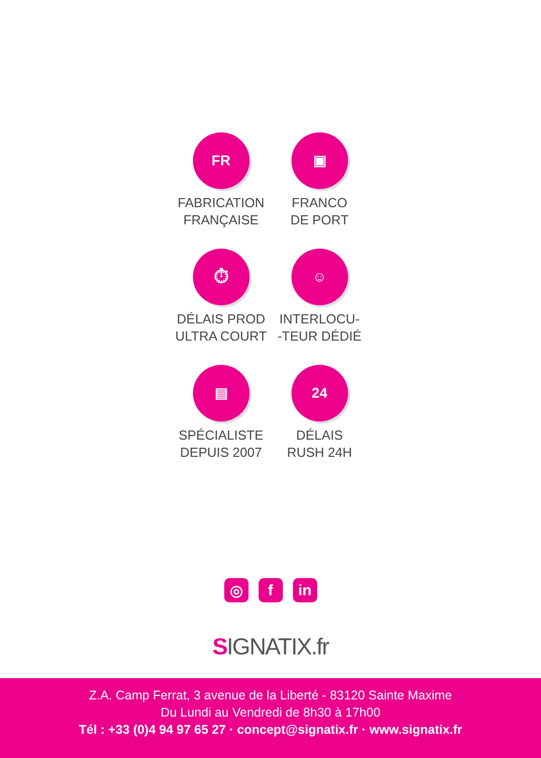FR
FABRICATION
FRANÇAISE
▣
FRANCO
DE PORT
⏱
DÉLAIS PROD
ULTRA COURT
☺
INTERLOCU-
-TEUR DÉDIÉ
▤
SPÉCIALISTE
DEPUIS 2007
24
DÉLAIS
RUSH 24H
◎ f in
SIGNATIX.fr
Z.A. Camp Ferrat, 3 avenue de la Liberté - 83120 Sainte Maxime
Du Lundi au Vendredi de 8h30 à 17h00
Tél : +33 (0)4 94 97 65 27 · concept@signatix.fr · www.signatix.fr